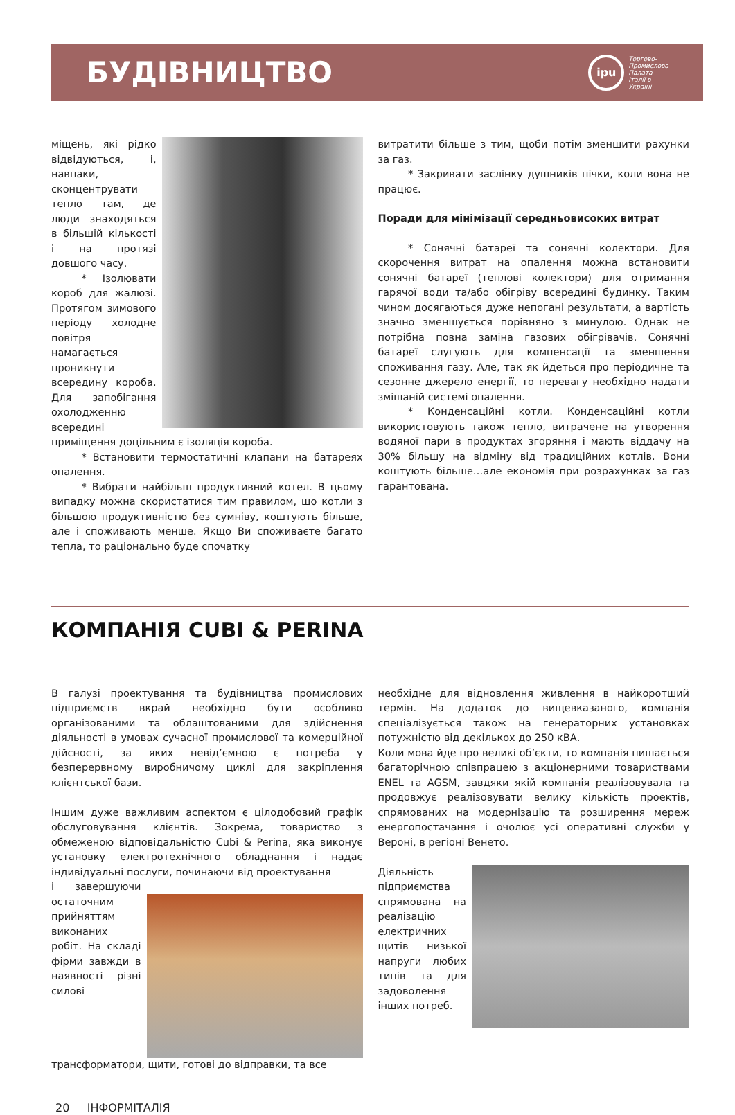БУДІВНИЦТВО
ipu
Торгово-
Промислова
Палата
Італії в
Україні
міщень, які рідко відвідуються, і, навпаки, сконцентрувати тепло там, де люди знаходяться в більшій кількості і на протязі довшого часу.
   * Ізолювати короб для жалюзі. Протягом зимового періоду холодне повітря намагається проникнути всередину короба. Для запобігання охолодженню всередині приміщення доцільним є ізоляція короба.
   * Встановити термостатичні клапани на батареях опалення.
   * Вибрати найбільш продуктивний котел. В цьому випадку можна скористатися тим правилом, що котли з більшою продуктивністю без сумніву, коштують більше, але і споживають менше. Якщо Ви споживаєте багато тепла, то раціонально буде спочатку
витратити більше з тим, щоби потім зменшити рахунки за газ.
   * Закривати заслінку душників пічки, коли вона не працює.
Поради для мінімізації середньовисоких витрат
   * Сонячні батареї та сонячні колектори. Для скорочення витрат на опалення можна встановити сонячні батареї (теплові колектори) для отримання гарячої води та/або обігріву всередині будинку. Таким чином досягаються дуже непогані результати, а вартість значно зменшується порівняно з минулою. Однак не потрібна повна заміна газових обігрівачів. Сонячні батареї слугують для компенсації та зменшення споживання газу. Але, так як йдеться про періодичне та сезонне джерело енергії, то перевагу необхідно надати змішаній системі опалення.
   * Конденсаційні котли. Конденсаційні котли використовують також тепло, витрачене на утворення водяної пари в продуктах згоряння і мають віддачу на 30% більшу на відміну від традиційних котлів. Вони коштують більше…але економія при розрахунках за газ гарантована.
КОМПАНІЯ CUBI & PERINA
В галузі проектування та будівництва промислових підприємств вкрай необхідно бути особливо організованими та облаштованими для здійснення діяльності в умовах сучасної промислової та комерційної дійсності, за яких невід’ємною є потреба у безперервному виробничому циклі для закріплення клієнтської бази.
Іншим дуже важливим аспектом є цілодобовий графік обслуговування клієнтів. Зокрема, товариство з обмеженою відповідальністю Cubi & Perina, яка виконує установку електротехнічного обладнання і надає індивідуальні послуги, починаючи від проектування
і завершуючи остаточним прийняттям виконаних робіт. На складі фірми завжди в наявності різні силові трансформатори, щити, готові до відправки, та все
необхідне для відновлення живлення в найкоротший термін. На додаток до вищевказаного, компанія спеціалізується також на генераторних установках потужністю від декількох до 250 кВА.
Коли мова йде про великі об’єкти, то компанія пишається багаторічною співпрацею з акціонерними товариствами ENEL та AGSM, завдяки якій компанія реалізовувала та продовжує реалізовувати велику кількість проектів, спрямованих на модернізацію та розширення мереж енергопостачання і очолює усі оперативні служби у Вероні, в регіоні Венето.
Діяльність підприємства спрямована на реалізацію електричних щитів низької напруги любих типів та для задоволення інших потреб.
20 ІНФОРМІТАЛІЯ